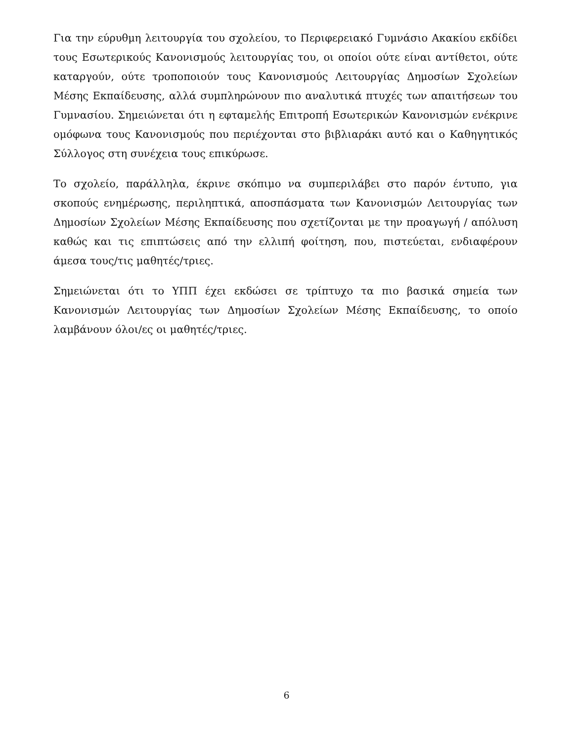Για την εύρυθμη λειτουργία του σχολείου, το Περιφερειακό Γυμνάσιο Ακακίου εκδίδει τους Εσωτερικούς Κανονισμούς λειτουργίας του, οι οποίοι ούτε είναι αντίθετοι, ούτε καταργούν, ούτε τροποποιούν τους Κανονισμούς Λειτουργίας Δημοσίων Σχολείων Μέσης Εκπαίδευσης, αλλά συμπληρώνουν πιο αναλυτικά πτυχές των απαιτήσεων του Γυμνασίου. Σημειώνεται ότι η εφταμελής Επιτροπή Εσωτερικών Κανονισμών ενέκρινε ομόφωνα τους Κανονισμούς που περιέχονται στο βιβλιαράκι αυτό και ο Καθηγητικός Σύλλογος στη συνέχεια τους επικύρωσε.
Το σχολείο, παράλληλα, έκρινε σκόπιμο να συμπεριλάβει στο παρόν έντυπο, για σκοπούς ενημέρωσης, περιληπτικά, αποσπάσματα των Κανονισμών Λειτουργίας των Δημοσίων Σχολείων Μέσης Εκπαίδευσης που σχετίζονται με την προαγωγή / απόλυση καθώς και τις επιπτώσεις από την ελλιπή φοίτηση, που, πιστεύεται, ενδιαφέρουν άμεσα τους/τις μαθητές/τριες.
Σημειώνεται ότι το ΥΠΠ έχει εκδώσει σε τρίπτυχο τα πιο βασικά σημεία των Κανονισμών Λειτουργίας των Δημοσίων Σχολείων Μέσης Εκπαίδευσης, το οποίο λαμβάνουν όλοι/ες οι μαθητές/τριες.
6